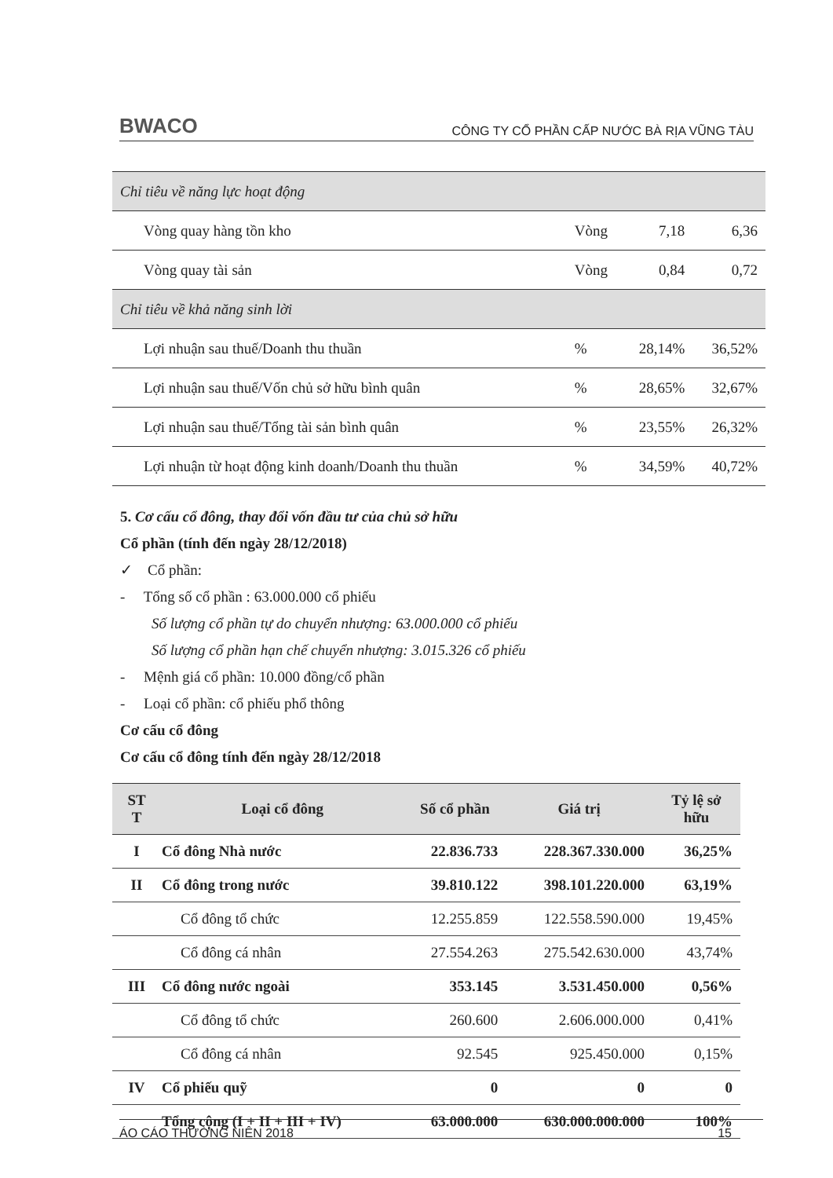BWACO CÔNG TY CỔ PHẦN CẤP NƯỚC BÀ RỊA VŨNG TÀU
| Chỉ tiêu về năng lực hoạt động | | | |
| Vòng quay hàng tồn kho | Vòng | 7,18 | 6,36 |
| Vòng quay tài sản | Vòng | 0,84 | 0,72 |
| Chỉ tiêu về khả năng sinh lời | | | |
| Lợi nhuận sau thuế/Doanh thu thuần | % | 28,14% | 36,52% |
| Lợi nhuận sau thuế/Vốn chủ sở hữu bình quân | % | 28,65% | 32,67% |
| Lợi nhuận sau thuế/Tổng tài sản bình quân | % | 23,55% | 26,32% |
| Lợi nhuận từ hoạt động kinh doanh/Doanh thu thuần | % | 34,59% | 40,72% |
5. Cơ cấu cổ đông, thay đổi vốn đầu tư của chủ sở hữu
Cổ phần (tính đến ngày 28/12/2018)
✓ Cổ phần:
- Tổng số cổ phần : 63.000.000 cổ phiếu
Số lượng cổ phần tự do chuyển nhượng: 63.000.000 cổ phiếu
Số lượng cổ phần hạn chế chuyển nhượng: 3.015.326 cổ phiếu
- Mệnh giá cổ phần: 10.000 đồng/cổ phần
- Loại cổ phần: cổ phiếu phổ thông
Cơ cấu cổ đông
Cơ cấu cổ đông tính đến ngày 28/12/2018
| ST T | Loại cổ đông | Số cổ phần | Giá trị | Tỷ lệ sở hữu |
| --- | --- | --- | --- | --- |
| I | Cổ đông Nhà nước | 22.836.733 | 228.367.330.000 | 36,25% |
| II | Cổ đông trong nước | 39.810.122 | 398.101.220.000 | 63,19% |
| | Cổ đông tổ chức | 12.255.859 | 122.558.590.000 | 19,45% |
| | Cổ đông cá nhân | 27.554.263 | 275.542.630.000 | 43,74% |
| III | Cổ đông nước ngoài | 353.145 | 3.531.450.000 | 0,56% |
| | Cổ đông tổ chức | 260.600 | 2.606.000.000 | 0,41% |
| | Cổ đông cá nhân | 92.545 | 925.450.000 | 0,15% |
| IV | Cổ phiếu quỹ | 0 | 0 | 0 |
| | Tổng cộng (I + II + III + IV) | 63.000.000 | 630.000.000.000 | 100% |
ÁO CÁO THƯỜNG NIÊN 2018 15